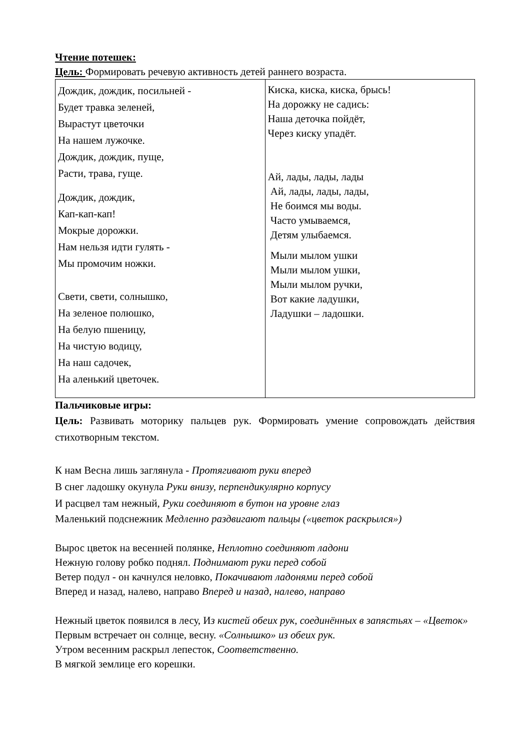Чтение потешек:
Цель: Формировать речевую активность детей раннего возраста.
| Дождик, дождик, посильней - Будет травка зеленей, Вырастут цветочки На нашем лужочке. Дождик, дождик, пуще, Расти, трава, гуще. Дождик, дождик, Кап-кап-кап! Мокрые дорожки. Нам нельзя идти гулять - Мы промочим ножки. Свети, свети, солнышко, На зеленое полюшко, На белую пшеницу, На чистую водицу, На наш садочек, На аленький цветочек. | Киска, киска, киска, брысь! На дорожку не садись: Наша деточка пойдёт, Через киску упадёт. Ай, лады, лады, лады Ай, лады, лады, лады, Не боимся мы воды. Часто умываемся, Детям улыбаемся. Мыли мылом ушки Мыли мылом ушки, Мыли мылом ручки, Вот какие ладушки, Ладушки – ладошки. |
Пальчиковые игры:
Цель: Развивать моторику пальцев рук. Формировать умение сопровождать действия стихотворным текстом.
К нам Весна лишь заглянула - Протягивают руки вперед
В снег ладошку окунула Руки внизу, перпендикулярно корпусу
И расцвел там нежный, Руки соединяют в бутон на уровне глаз
Маленький подснежник Медленно раздвигают пальцы («цветок раскрылся»)
Вырос цветок на весенней полянке, Неплотно соединяют ладони
Нежную голову робко поднял. Поднимают руки перед собой
Ветер подул - он качнулся неловко, Покачивают ладонями перед собой
Вперед и назад, налево, направо Вперед и назад, налево, направо
Нежный цветок появился в лесу, Из кистей обеих рук, соединённых в запястьях – «Цветок»
Первым встречает он солнце, весну. «Солнышко» из обеих рук.
Утром весенним раскрыл лепесток, Соответственно.
В мягкой землице его корешки.